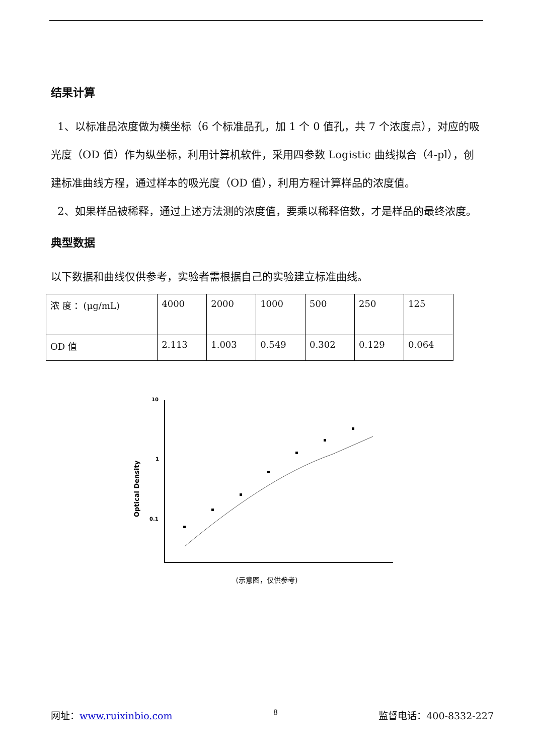结果计算
1、以标准品浓度做为横坐标（6 个标准品孔，加 1 个 0 值孔，共 7 个浓度点），对应的吸光度（OD 值）作为纵坐标，利用计算机软件，采用四参数 Logistic 曲线拟合（4-pl），创建标准曲线方程，通过样本的吸光度（OD 值），利用方程计算样品的浓度值。
2、如果样品被稀释，通过上述方法测的浓度值，要乘以稀释倍数，才是样品的最终浓度。
典型数据
以下数据和曲线仅供参考，实验者需根据自己的实验建立标准曲线。
| 浓 度 ：(μg/mL) | 4000 | 2000 | 1000 | 500 | 250 | 125 |
| OD 值 | 2.113 | 1.003 | 0.549 | 0.302 | 0.129 | 0.064 |
10
1
0.1
Optical Density
(示意图，仅供参考)
网址：www.ruixinbio.com 8 监督电话：400-8332-227